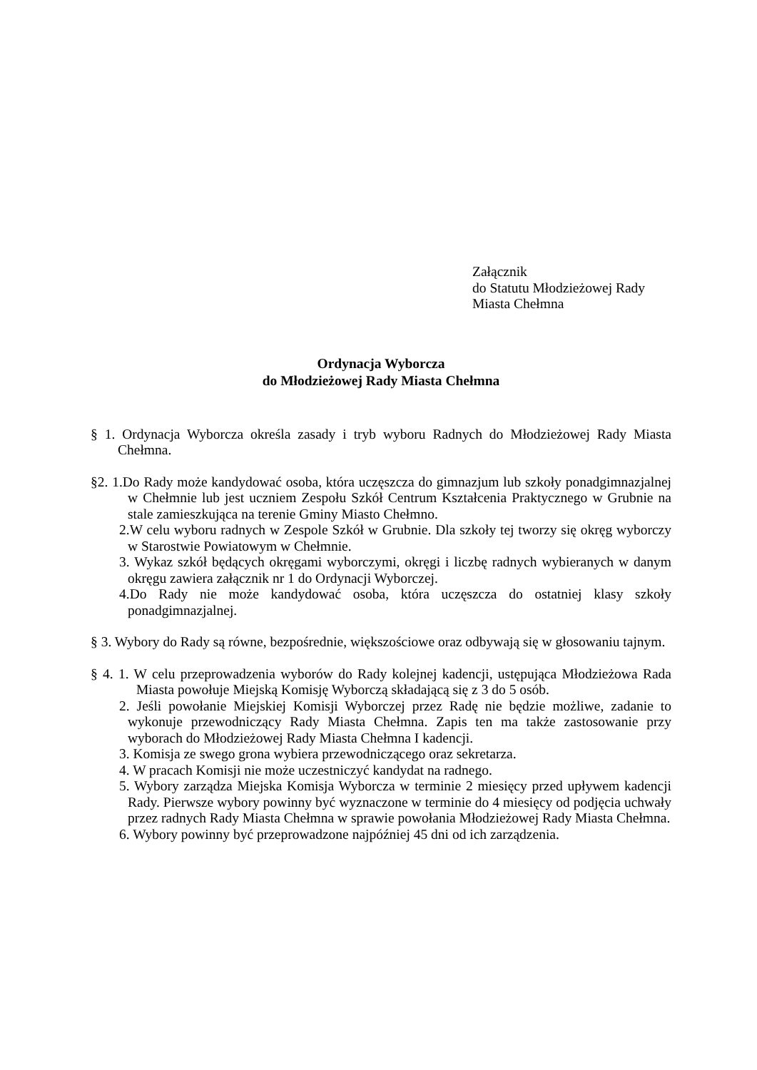Załącznik
do Statutu Młodzieżowej Rady
Miasta Chełmna
Ordynacja Wyborcza
do Młodzieżowej Rady Miasta Chełmna
§ 1. Ordynacja Wyborcza określa zasady i tryb wyboru Radnych do Młodzieżowej Rady Miasta Chełmna.
§2. 1.Do Rady może kandydować osoba, która uczęszcza do gimnazjum lub szkoły ponadgimnazjalnej w Chełmnie lub jest uczniem Zespołu Szkół Centrum Kształcenia Praktycznego w Grubnie na stale zamieszkująca na terenie Gminy Miasto Chełmno.
2.W celu wyboru radnych w Zespole Szkół w Grubnie. Dla szkoły tej tworzy się okręg wyborczy w Starostwie Powiatowym w Chełmnie.
3. Wykaz szkół będących okręgami wyborczymi, okręgi i liczbę radnych wybieranych w danym okręgu zawiera załącznik nr 1 do Ordynacji Wyborczej.
4.Do Rady nie może kandydować osoba, która uczęszcza do ostatniej klasy szkoły ponadgimnazjalnej.
§ 3. Wybory do Rady są równe, bezpośrednie, większościowe oraz odbywają się w głosowaniu tajnym.
§ 4. 1. W celu przeprowadzenia wyborów do Rady kolejnej kadencji, ustępująca Młodzieżowa Rada Miasta powołuje Miejską Komisję Wyborczą składającą się z 3 do 5 osób.
2. Jeśli powołanie Miejskiej Komisji Wyborczej przez Radę nie będzie możliwe, zadanie to wykonuje przewodniczący Rady Miasta Chełmna. Zapis ten ma także zastosowanie przy wyborach do Młodzieżowej Rady Miasta Chełmna I kadencji.
3. Komisja ze swego grona wybiera przewodniczącego oraz sekretarza.
4. W pracach Komisji nie może uczestniczyć kandydat na radnego.
5. Wybory zarządza Miejska Komisja Wyborcza w terminie 2 miesięcy przed upływem kadencji Rady. Pierwsze wybory powinny być wyznaczone w terminie do 4 miesięcy od podjęcia uchwały przez radnych Rady Miasta Chełmna w sprawie powołania Młodzieżowej Rady Miasta Chełmna.
6. Wybory powinny być przeprowadzone najpóźniej 45 dni od ich zarządzenia.